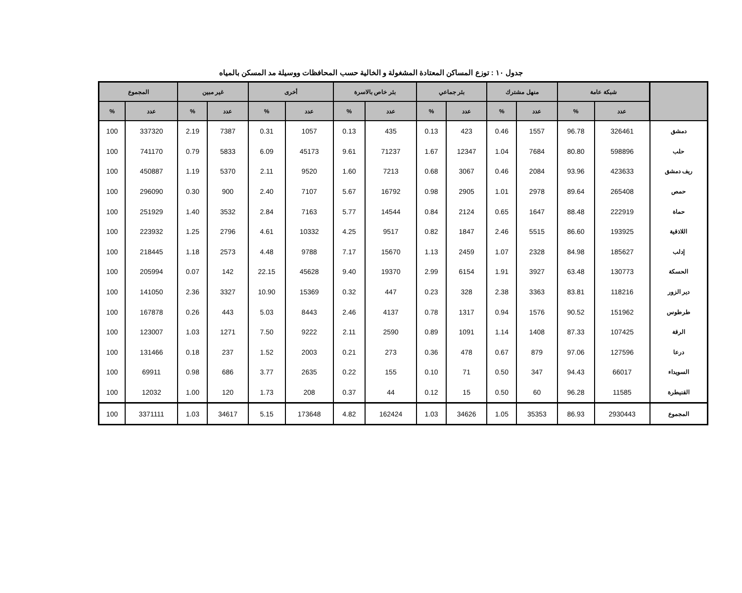جدول ١٠ : توزع المساكن المعتادة المشغولة و الخالية حسب المحافظات ووسيلة مد المسكن بالمياه
| | شبكة عامة | | منهل مشترك | | بئر جماعي | | بئر خاص بالاسرة | | أخرى | | غير مبين | | المجموع | |
| --- | --- | --- | --- | --- | --- | --- | --- | --- | --- | --- | --- | --- | --- | --- |
| | عدد | % | عدد | % | عدد | % | عدد | % | عدد | % | عدد | % | عدد | % |
| دمشق | 326461 | 96.78 | 1557 | 0.46 | 423 | 0.13 | 435 | 0.13 | 1057 | 0.31 | 7387 | 2.19 | 337320 | 100 |
| حلب | 598896 | 80.80 | 7684 | 1.04 | 12347 | 1.67 | 71237 | 9.61 | 45173 | 6.09 | 5833 | 0.79 | 741170 | 100 |
| ريف دمشق | 423633 | 93.96 | 2084 | 0.46 | 3067 | 0.68 | 7213 | 1.60 | 9520 | 2.11 | 5370 | 1.19 | 450887 | 100 |
| حمص | 265408 | 89.64 | 2978 | 1.01 | 2905 | 0.98 | 16792 | 5.67 | 7107 | 2.40 | 900 | 0.30 | 296090 | 100 |
| حماة | 222919 | 88.48 | 1647 | 0.65 | 2124 | 0.84 | 14544 | 5.77 | 7163 | 2.84 | 3532 | 1.40 | 251929 | 100 |
| اللاذقية | 193925 | 86.60 | 5515 | 2.46 | 1847 | 0.82 | 9517 | 4.25 | 10332 | 4.61 | 2796 | 1.25 | 223932 | 100 |
| إدلب | 185627 | 84.98 | 2328 | 1.07 | 2459 | 1.13 | 15670 | 7.17 | 9788 | 4.48 | 2573 | 1.18 | 218445 | 100 |
| الحسكة | 130773 | 63.48 | 3927 | 1.91 | 6154 | 2.99 | 19370 | 9.40 | 45628 | 22.15 | 142 | 0.07 | 205994 | 100 |
| دير الزور | 118216 | 83.81 | 3363 | 2.38 | 328 | 0.23 | 447 | 0.32 | 15369 | 10.90 | 3327 | 2.36 | 141050 | 100 |
| طرطوس | 151962 | 90.52 | 1576 | 0.94 | 1317 | 0.78 | 4137 | 2.46 | 8443 | 5.03 | 443 | 0.26 | 167878 | 100 |
| الرقة | 107425 | 87.33 | 1408 | 1.14 | 1091 | 0.89 | 2590 | 2.11 | 9222 | 7.50 | 1271 | 1.03 | 123007 | 100 |
| درعا | 127596 | 97.06 | 879 | 0.67 | 478 | 0.36 | 273 | 0.21 | 2003 | 1.52 | 237 | 0.18 | 131466 | 100 |
| السويداء | 66017 | 94.43 | 347 | 0.50 | 71 | 0.10 | 155 | 0.22 | 2635 | 3.77 | 686 | 0.98 | 69911 | 100 |
| القنيطرة | 11585 | 96.28 | 60 | 0.50 | 15 | 0.12 | 44 | 0.37 | 208 | 1.73 | 120 | 1.00 | 12032 | 100 |
| المجموع | 2930443 | 86.93 | 35353 | 1.05 | 34626 | 1.03 | 162424 | 4.82 | 173648 | 5.15 | 34617 | 1.03 | 3371111 | 100 |